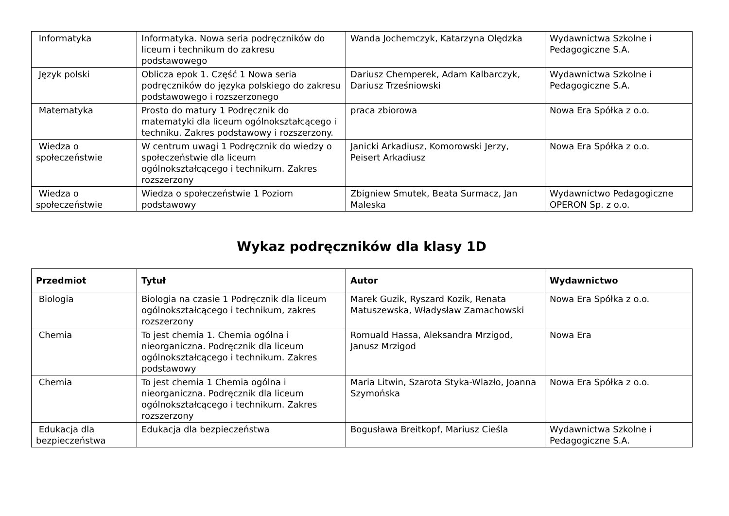| Informatyka | Informatyka. Nowa seria podręczników do liceum i technikum do zakresu podstawowego | Wanda Jochemczyk, Katarzyna Olędzka | Wydawnictwa Szkolne i Pedagogiczne S.A. |
| Język polski | Oblicza epok 1. Część 1 Nowa seria podręczników do języka polskiego do zakresu podstawowego i rozszerzonego | Dariusz Chemperek, Adam Kalbarczyk, Dariusz Trześniowski | Wydawnictwa Szkolne i Pedagogiczne S.A. |
| Matematyka | Prosto do matury 1 Podręcznik do matematyki dla liceum ogólnokształcącego i techniku. Zakres podstawowy i rozszerzony. | praca zbiorowa | Nowa Era Spółka z o.o. |
| Wiedza o społeczeństwie | W centrum uwagi 1 Podręcznik do wiedzy o społeczeństwie dla liceum ogólnokształcącego i technikum. Zakres rozszerzony | Janicki Arkadiusz, Komorowski Jerzy, Peisert Arkadiusz | Nowa Era Spółka z o.o. |
| Wiedza o społeczeństwie | Wiedza o społeczeństwie 1 Poziom podstawowy | Zbigniew Smutek, Beata Surmacz, Jan Maleska | Wydawnictwo Pedagogiczne OPERON Sp. z o.o. |
Wykaz podręczników dla klasy 1D
| Przedmiot | Tytuł | Autor | Wydawnictwo |
| --- | --- | --- | --- |
| Biologia | Biologia na czasie 1 Podręcznik dla liceum ogólnokształcącego i technikum, zakres rozszerzony | Marek Guzik, Ryszard Kozik, Renata Matuszewska, Władysław Zamachowski | Nowa Era Spółka z o.o. |
| Chemia | To jest chemia 1. Chemia ogólna i nieorganiczna. Podręcznik dla liceum ogólnokształcącego i technikum. Zakres podstawowy | Romuald Hassa, Aleksandra Mrzigod, Janusz Mrzigod | Nowa Era |
| Chemia | To jest chemia 1 Chemia ogólna i nieorganiczna. Podręcznik dla liceum ogólnokształcącego i technikum. Zakres rozszerzony | Maria Litwin, Szarota Styka-Wlazło, Joanna Szymońska | Nowa Era Spółka z o.o. |
| Edukacja dla bezpieczeństwa | Edukacja dla bezpieczeństwa | Bogusława Breitkopf, Mariusz Cieśla | Wydawnictwa Szkolne i Pedagogiczne S.A. |